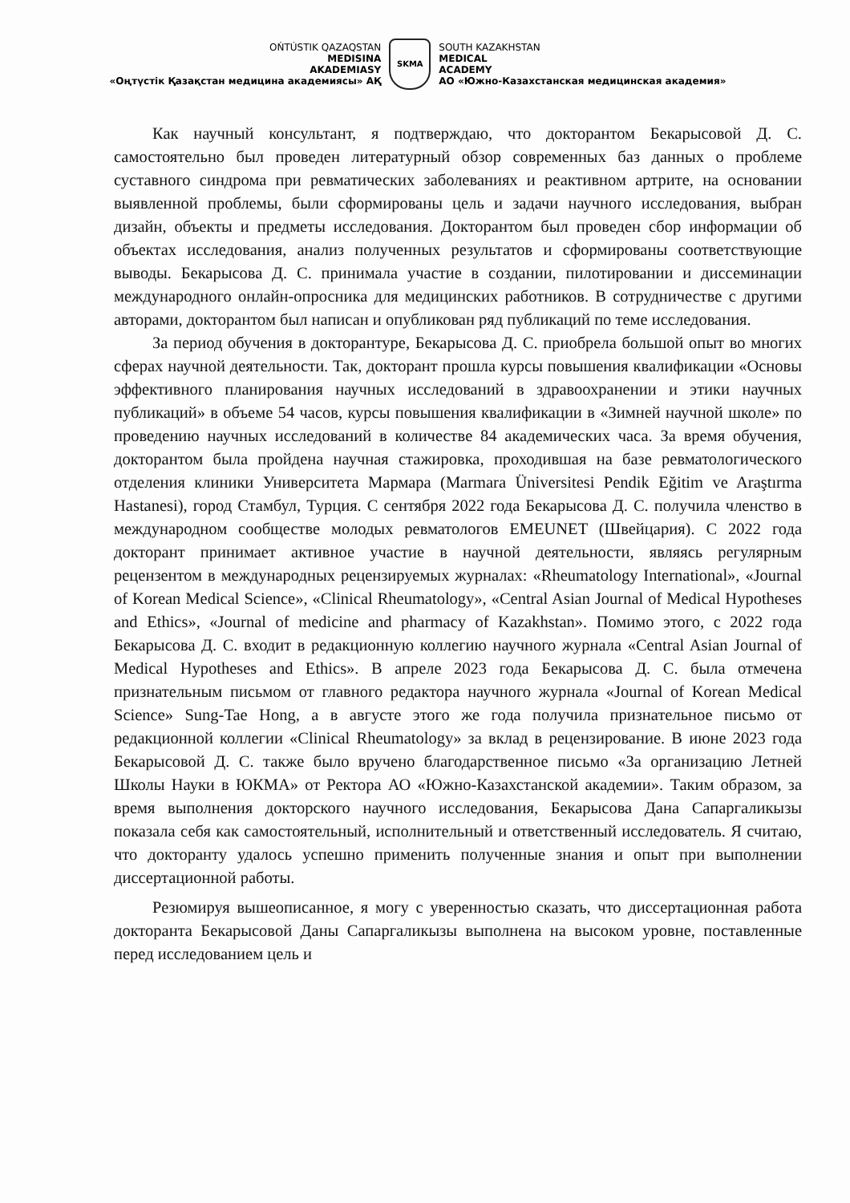OŃTÚSTIK QAZAQSTAN
MEDISINA
AKADEMIASY
«Оңтүстік Қазақстан медицина академиясы» АҚ
SKMA
SOUTH KAZAKHSTAN
MEDICAL
ACADEMY
АО «Южно-Казахстанская медицинская академия»
Как научный консультант, я подтверждаю, что докторантом Бекарысовой Д. С. самостоятельно был проведен литературный обзор современных баз данных о проблеме суставного синдрома при ревматических заболеваниях и реактивном артрите, на основании выявленной проблемы, были сформированы цель и задачи научного исследования, выбран дизайн, объекты и предметы исследования. Докторантом был проведен сбор информации об объектах исследования, анализ полученных результатов и сформированы соответствующие выводы. Бекарысова Д. С. принимала участие в создании, пилотировании и диссеминации международного онлайн-опросника для медицинских работников. В сотрудничестве с другими авторами, докторантом был написан и опубликован ряд публикаций по теме исследования.
За период обучения в докторантуре, Бекарысова Д. С. приобрела большой опыт во многих сферах научной деятельности. Так, докторант прошла курсы повышения квалификации «Основы эффективного планирования научных исследований в здравоохранении и этики научных публикаций» в объеме 54 часов, курсы повышения квалификации в «Зимней научной школе» по проведению научных исследований в количестве 84 академических часа. За время обучения, докторантом была пройдена научная стажировка, проходившая на базе ревматологического отделения клиники Университета Мармара (Marmara Üniversitesi Pendik Eğitim ve Araştırma Hastanesi), город Стамбул, Турция. С сентября 2022 года Бекарысова Д. С. получила членство в международном сообществе молодых ревматологов EMEUNET (Швейцария). С 2022 года докторант принимает активное участие в научной деятельности, являясь регулярным рецензентом в международных рецензируемых журналах: «Rheumatology International», «Journal of Korean Medical Science», «Clinical Rheumatology», «Central Asian Journal of Medical Hypotheses and Ethics», «Journal of medicine and pharmacy of Kazakhstan». Помимо этого, с 2022 года Бекарысова Д. С. входит в редакционную коллегию научного журнала «Central Asian Journal of Medical Hypotheses and Ethics». В апреле 2023 года Бекарысова Д. С. была отмечена признательным письмом от главного редактора научного журнала «Journal of Korean Medical Science» Sung-Tae Hong, а в августе этого же года получила признательное письмо от редакционной коллегии «Clinical Rheumatology» за вклад в рецензирование. В июне 2023 года Бекарысовой Д. С. также было вручено благодарственное письмо «За организацию Летней Школы Науки в ЮКМА» от Ректора АО «Южно-Казахстанской академии». Таким образом, за время выполнения докторского научного исследования, Бекарысова Дана Сапаргаликызы показала себя как самостоятельный, исполнительный и ответственный исследователь. Я считаю, что докторанту удалось успешно применить полученные знания и опыт при выполнении диссертационной работы.
Резюмируя вышеописанное, я могу с уверенностью сказать, что диссертационная работа докторанта Бекарысовой Даны Сапаргаликызы выполнена на высоком уровне, поставленные перед исследованием цель и